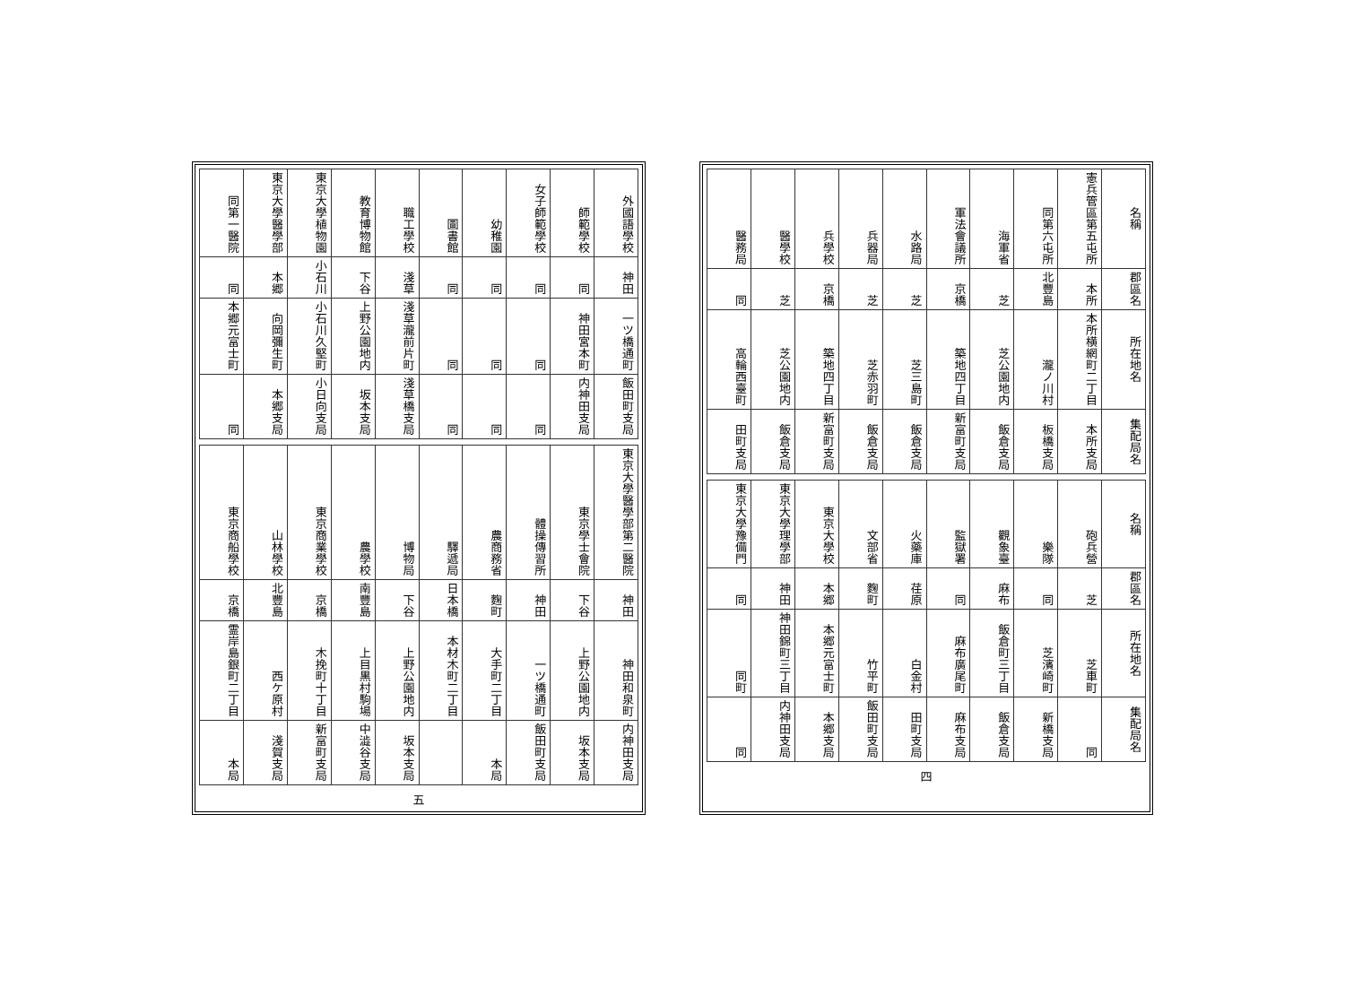| 名稱 | 憲兵管區第五屯所 | 同第六屯所 | 海軍省 | 軍法會議所 | 水路局 | 兵器局 | 兵學校 | 醫學校 | 醫務局 |
| 郡區名 | 本所 | 北豐島 | 芝 | 京橋 | 芝 | 芝 | 京橋 | 芝 | 同 |
| 所在地名 | 本所横網町二丁目 | 瀧ノ川村 | 芝公園地内 | 築地四丁目 | 芝三島町 | 芝赤羽町 | 築地四丁目 | 芝公園地内 | 高輪西臺町 |
| 集配局名 | 本所支局 | 板橋支局 | 飯倉支局 | 新富町支局 | 飯倉支局 | 飯倉支局 | 新富町支局 | 飯倉支局 | 田町支局 |
| 名稱 | 砲兵營 | 樂隊 | 觀象臺 | 監獄署 | 火藥庫 | 文部省 | 東京大學校 | 東京大學理學部 | 東京大學豫備門 |
| 郡區名 | 芝 | 同 | 麻布 | 同 | 荏原 | 麴町 | 本郷 | 神田 | 同 |
| 所在地名 | 芝車町 | 芝濱崎町 | 飯倉町三丁目 | 麻布廣尾町 | 白金村 | 竹平町 | 本郷元富士町 | 神田錦町三丁目 | 同町 |
| 集配局名 | 同 | 新橋支局 | 飯倉支局 | 麻布支局 | 田町支局 | 飯田町支局 | 本郷支局 | 内神田支局 | 同 |
四
| 外國語學校 | 師範學校 | 女子師範學校 | 幼稚園 | 圖書館 | 職工學校 | 教育博物館 | 東京大學植物園 | 東京大學醫學部 | 同第一醫院 |
| 神田 | 同 | 同 | 同 | 同 | 淺草 | 下谷 | 小石川 | 本郷 | 同 |
| 一ツ橋通町 | 神田宮本町 | 同 | 同 | 同 | 淺草瀧前片町 | 上野公園地内 | 小石川久堅町 | 向岡彌生町 | 本郷元富士町 |
| 飯田町支局 | 内神田支局 | 同 | 同 | 同 | 淺草橋支局 | 坂本支局 | 小日向支局 | 本郷支局 | 同 |
| 東京大學醫學部第二醫院 | 東京學士會院 | 體操傳習所 | 農商務省 | 驛遞局 | 博物局 | 農學校 | 東京商業學校 | 山林學校 | 東京商船學校 |
| 神田 | 下谷 | 神田 | 麴町 | 日本橋 | 下谷 | 南豐島 | 京橋 | 北豐島 | 京橋 |
| 神田和泉町 | 上野公園地内 | 一ツ橋通町 | 大手町二丁目 | 本材木町二丁目 | 上野公園地内 | 上目黒村駒場 | 木挽町十丁目 | 西ケ原村 | 霊岸島銀町二丁目 |
| 内神田支局 | 坂本支局 | 飯田町支局 | 本局 | | 坂本支局 | 中澁谷支局 | 新富町支局 | 淺賀支局 | 本局 |
五